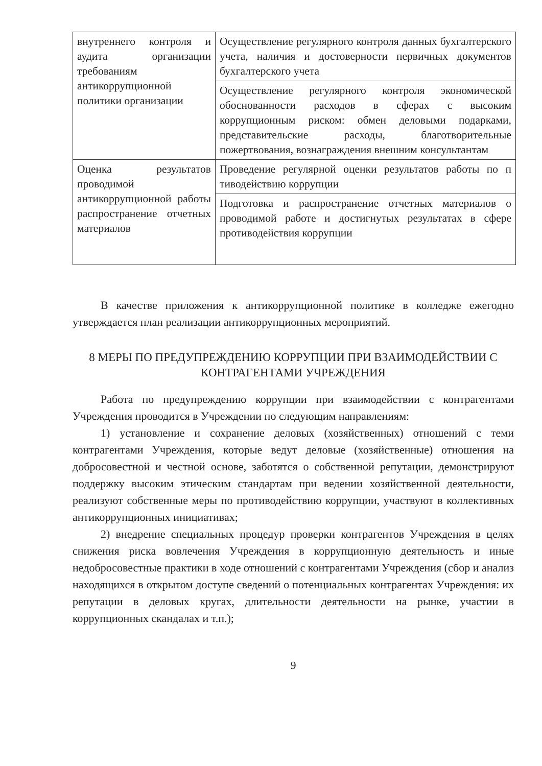| внутреннего контроля и аудита организации требованиям антикоррупционной политики организации | Осуществление регулярного контроля данных бухгалтерского учета, наличия и достоверности первичных документов бухгалтерского учета |
| | Осуществление регулярного контроля экономической обоснованности расходов в сферах с высоким коррупционным риском: обмен деловыми подарками, представительские расходы, благотворительные пожертвования, вознаграждения внешним консультантам |
| Оценка результатов проводимой антикоррупционной работы распространение отчетных материалов | Проведение регулярной оценки результатов работы по п тиводействию коррупции |
| | Подготовка и распространение отчетных материалов о проводимой работе и достигнутых результатах в сфере противодействия коррупции |
В качестве приложения к антикоррупционной политике в колледже ежегодно утверждается план реализации антикоррупционных мероприятий.
8 МЕРЫ ПО ПРЕДУПРЕЖДЕНИЮ КОРРУПЦИИ ПРИ ВЗАИМОДЕЙСТВИИ С КОНТРАГЕНТАМИ УЧРЕЖДЕНИЯ
Работа по предупреждению коррупции при взаимодействии с контрагентами Учреждения проводится в Учреждении по следующим направлениям:
1) установление и сохранение деловых (хозяйственных) отношений с теми контрагентами Учреждения, которые ведут деловые (хозяйственные) отношения на добросовестной и честной основе, заботятся о собственной репутации, демонстрируют поддержку высоким этическим стандартам при ведении хозяйственной деятельности, реализуют собственные меры по противодействию коррупции, участвуют в коллективных антикоррупционных инициативах;
2) внедрение специальных процедур проверки контрагентов Учреждения в целях снижения риска вовлечения Учреждения в коррупционную деятельность и иные недобросовестные практики в ходе отношений с контрагентами Учреждения (сбор и анализ находящихся в открытом доступе сведений о потенциальных контрагентах Учреждения: их репутации в деловых кругах, длительности деятельности на рынке, участии в коррупционных скандалах и т.п.);
9